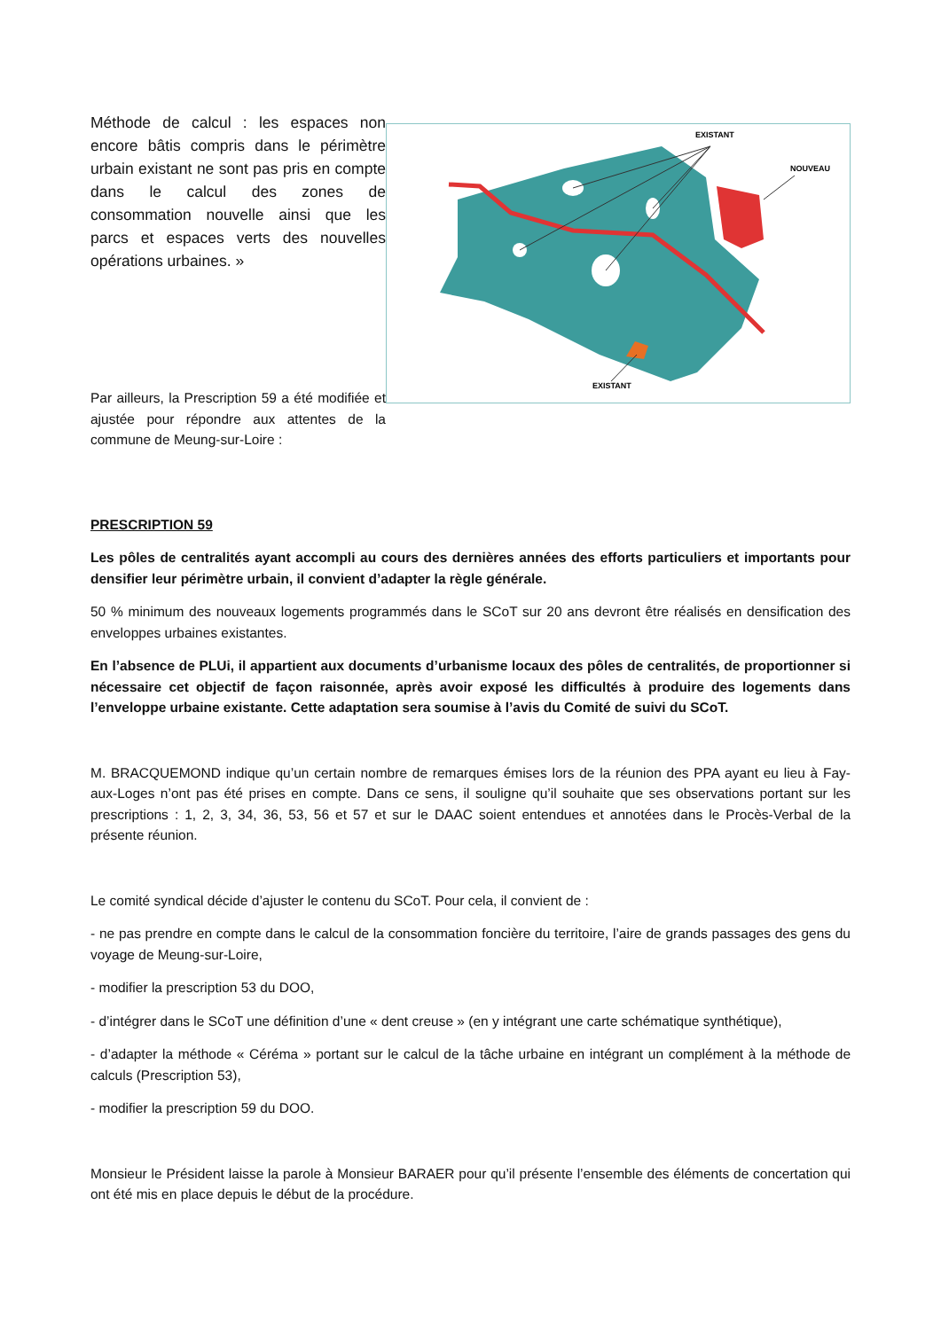Méthode de calcul : les espaces non encore bâtis compris dans le périmètre urbain existant ne sont pas pris en compte dans le calcul des zones de consommation nouvelle ainsi que les parcs et espaces verts des nouvelles opérations urbaines. »
Par ailleurs, la Prescription 59 a été modifiée et ajustée pour répondre aux attentes de la commune de Meung-sur-Loire :
EXISTANT
NOUVEAU
EXISTANT
PRESCRIPTION 59
Les pôles de centralités ayant accompli au cours des dernières années des efforts particuliers et importants pour densifier leur périmètre urbain, il convient d’adapter la règle générale.
50 % minimum des nouveaux logements programmés dans le SCoT sur 20 ans devront être réalisés en densification des enveloppes urbaines existantes.
En l’absence de PLUi, il appartient aux documents d’urbanisme locaux des pôles de centralités, de proportionner si nécessaire cet objectif de façon raisonnée, après avoir exposé les difficultés à produire des logements dans l’enveloppe urbaine existante. Cette adaptation sera soumise à l’avis du Comité de suivi du SCoT.
M. BRACQUEMOND indique qu’un certain nombre de remarques émises lors de la réunion des PPA ayant eu lieu à Fay-aux-Loges n’ont pas été prises en compte. Dans ce sens, il souligne qu’il souhaite que ses observations portant sur les prescriptions : 1, 2, 3, 34, 36, 53, 56 et 57 et sur le DAAC soient entendues et annotées dans le Procès-Verbal de la présente réunion.
Le comité syndical décide d’ajuster le contenu du SCoT. Pour cela, il convient de :
- ne pas prendre en compte dans le calcul de la consommation foncière du territoire, l’aire de grands passages des gens du voyage de Meung-sur-Loire,
- modifier la prescription 53 du DOO,
- d’intégrer dans le SCoT une définition d’une « dent creuse » (en y intégrant une carte schématique synthétique),
- d’adapter la méthode « Céréma » portant sur le calcul de la tâche urbaine en intégrant un complément à la méthode de calculs (Prescription 53),
- modifier la prescription 59 du DOO.
Monsieur le Président laisse la parole à Monsieur BARAER pour qu’il présente l’ensemble des éléments de concertation qui ont été mis en place depuis le début de la procédure.